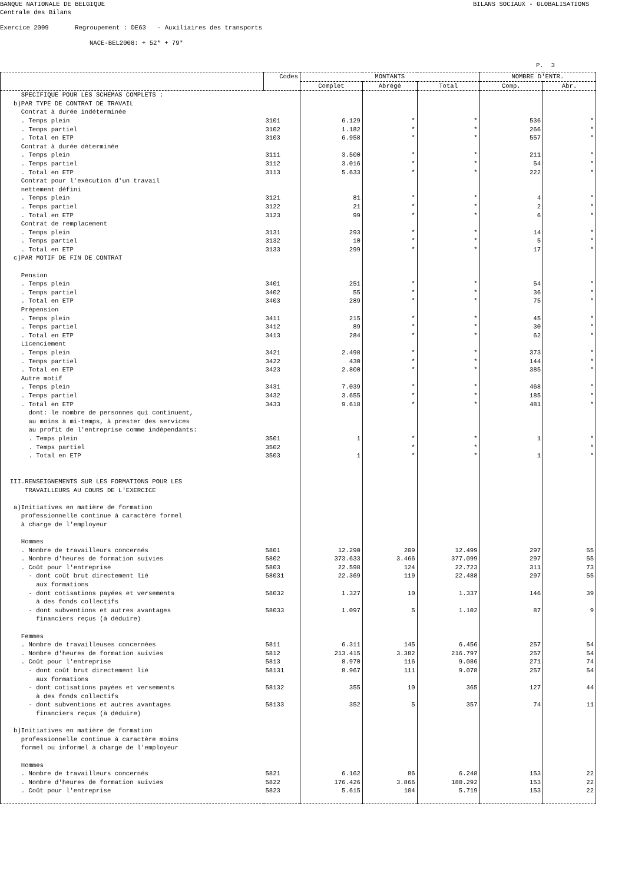BANQUE NATIONALE DE BELGIQUE BILANS SOCIAUX - GLOBALISATIONS
Centrale des Bilans
Exercice 2009 Regroupement : DE63 - Auxiliaires des transports
NACE-BEL2008: + 52* + 79*
P. 3
| | Codes | MONTANTS | | | NOMBRE D'ENTR. | |
| --- | --- | --- | --- | --- | --- | --- |
| | | Complet | Abrégé | Total | Comp. | Abr. |
| SPECIFIQUE POUR LES SCHEMAS COMPLETS : | | | | | | |
| b)PAR TYPE DE CONTRAT DE TRAVAIL | | | | | | |
| Contrat à durée indéterminée | | | | | | |
| . Temps plein | 3101 | 6.129 | * | * | 536 | * |
| . Temps partiel | 3102 | 1.182 | * | * | 266 | * |
| . Total en ETP | 3103 | 6.958 | * | * | 557 | * |
| Contrat à durée déterminée | | | | | | |
| . Temps plein | 3111 | 3.500 | * | * | 211 | * |
| . Temps partiel | 3112 | 3.016 | * | * | 54 | * |
| . Total en ETP | 3113 | 5.633 | * | * | 222 | * |
| Contrat pour l'exécution d'un travail | | | | | | |
| nettement défini | | | | | | |
| . Temps plein | 3121 | 81 | * | * | 4 | * |
| . Temps partiel | 3122 | 21 | * | * | 2 | * |
| . Total en ETP | 3123 | 99 | * | * | 6 | * |
| Contrat de remplacement | | | | | | |
| . Temps plein | 3131 | 293 | * | * | 14 | * |
| . Temps partiel | 3132 | 10 | * | * | 5 | * |
| . Total en ETP | 3133 | 299 | * | * | 17 | * |
| c)PAR MOTIF DE FIN DE CONTRAT | | | | | | |
| Pension | | | | | | |
| . Temps plein | 3401 | 251 | * | * | 54 | * |
| . Temps partiel | 3402 | 55 | * | * | 36 | * |
| . Total en ETP | 3403 | 289 | * | * | 75 | * |
| Prépension | | | | | | |
| . Temps plein | 3411 | 215 | * | * | 45 | * |
| . Temps partiel | 3412 | 89 | * | * | 30 | * |
| . Total en ETP | 3413 | 284 | * | * | 62 | * |
| Licenciement | | | | | | |
| . Temps plein | 3421 | 2.498 | * | * | 373 | * |
| . Temps partiel | 3422 | 430 | * | * | 144 | * |
| . Total en ETP | 3423 | 2.800 | * | * | 385 | * |
| Autre motif | | | | | | |
| . Temps plein | 3431 | 7.039 | * | * | 468 | * |
| . Temps partiel | 3432 | 3.655 | * | * | 185 | * |
| . Total en ETP | 3433 | 9.618 | * | * | 481 | * |
| dont: le nombre de personnes qui continuent, | | | | | | |
| au moins à mi-temps, à prester des services | | | | | | |
| au profit de l'entreprise comme indépendants: | | | | | | |
| . Temps plein | 3501 | 1 | * | * | 1 | * |
| . Temps partiel | 3502 | | * | * | | * |
| . Total en ETP | 3503 | 1 | * | * | 1 | * |
| III.RENSEIGNEMENTS SUR LES FORMATIONS POUR LES | | | | | | |
| TRAVAILLEURS AU COURS DE L'EXERCICE | | | | | | |
| a)Initiatives en matière de formation | | | | | | |
| professionnelle continue à caractère formel | | | | | | |
| à charge de l'employeur | | | | | | |
| Hommes | | | | | | |
| . Nombre de travailleurs concernés | 5801 | 12.290 | 209 | 12.499 | 297 | 55 |
| . Nombre d'heures de formation suivies | 5802 | 373.633 | 3.466 | 377.099 | 297 | 55 |
| . Coût pour l'entreprise | 5803 | 22.598 | 124 | 22.723 | 311 | 73 |
| - dont coût brut directement lié | 58031 | 22.369 | 119 | 22.488 | 297 | 55 |
| aux formations | | | | | | |
| - dont cotisations payées et versements | 58032 | 1.327 | 10 | 1.337 | 146 | 39 |
| à des fonds collectifs | | | | | | |
| - dont subventions et autres avantages | 58033 | 1.097 | 5 | 1.102 | 87 | 9 |
| financiers reçus (à déduire) | | | | | | |
| Femmes | | | | | | |
| . Nombre de travailleuses concernées | 5811 | 6.311 | 145 | 6.456 | 257 | 54 |
| . Nombre d'heures de formation suivies | 5812 | 213.415 | 3.382 | 216.797 | 257 | 54 |
| . Coût pour l'entreprise | 5813 | 8.970 | 116 | 9.086 | 271 | 74 |
| - dont coût brut directement lié | 58131 | 8.967 | 111 | 9.078 | 257 | 54 |
| aux formations | | | | | | |
| - dont cotisations payées et versements | 58132 | 355 | 10 | 365 | 127 | 44 |
| à des fonds collectifs | | | | | | |
| - dont subventions et autres avantages | 58133 | 352 | 5 | 357 | 74 | 11 |
| financiers reçus (à déduire) | | | | | | |
| b)Initiatives en matière de formation | | | | | | |
| professionnelle continue à caractère moins | | | | | | |
| formel ou informel à charge de l'employeur | | | | | | |
| Hommes | | | | | | |
| . Nombre de travailleurs concernés | 5821 | 6.162 | 86 | 6.248 | 153 | 22 |
| . Nombre d'heures de formation suivies | 5822 | 176.426 | 3.866 | 180.292 | 153 | 22 |
| . Coût pour l'entreprise | 5823 | 5.615 | 104 | 5.719 | 153 | 22 |